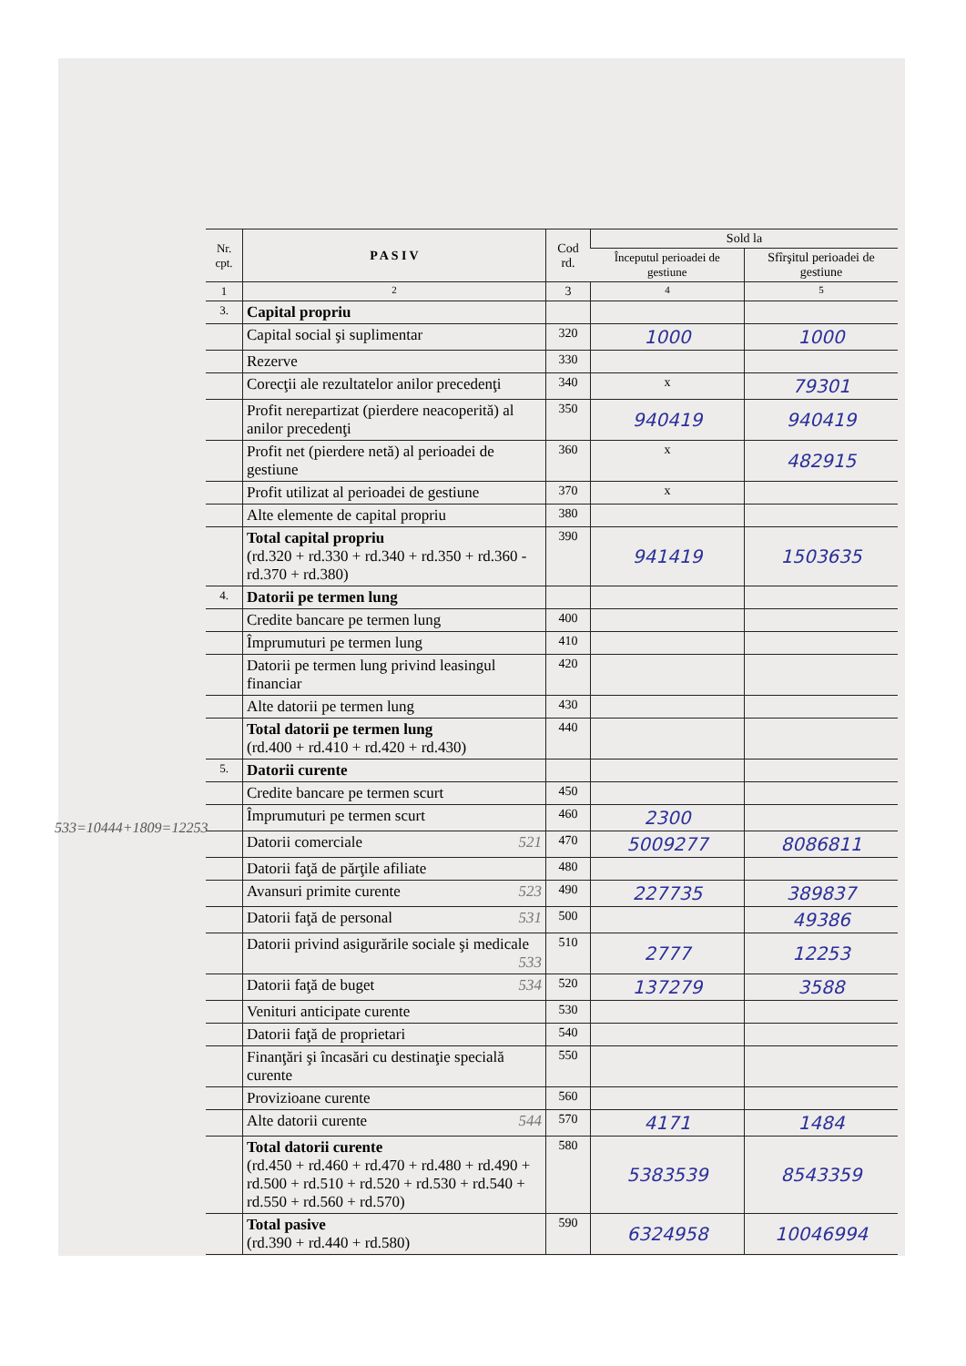| Nr. cpt. | P A S I V | Cod rd. | Sold la | |
| --- | --- | --- | --- | --- |
| | | | Începutul perioadei de gestiune | Sfîrşitul perioadei de gestiune |
| 1 | 2 | 3 | 4 | 5 |
| 3. | Capital propriu | | | |
| | Capital social şi suplimentar | 320 | 1000 | 1000 |
| | Rezerve | 330 | | |
| | Corecţii ale rezultatelor anilor precedenţi | 340 | x | 79301 |
| | Profit nerepartizat (pierdere neacoperită) al anilor precedenţi | 350 | 940419 | 940419 |
| | Profit net (pierdere netă) al perioadei de gestiune | 360 | x | 482915 |
| | Profit utilizat al perioadei de gestiune | 370 | x | |
| | Alte elemente de capital propriu | 380 | | |
| | Total capital propriu (rd.320 + rd.330 + rd.340 + rd.350 + rd.360 - rd.370 + rd.380) | 390 | 941419 | 1503635 |
| 4. | Datorii pe termen lung | | | |
| | Credite bancare pe termen lung | 400 | | |
| | Împrumuturi pe termen lung | 410 | | |
| | Datorii pe termen lung privind leasingul financiar | 420 | | |
| | Alte datorii pe termen lung | 430 | | |
| | Total datorii pe termen lung (rd.400 + rd.410 + rd.420 + rd.430) | 440 | | |
| 5. | Datorii curente | | | |
| | Credite bancare pe termen scurt | 450 | | |
| | Împrumuturi pe termen scurt | 460 | 2300 | |
| | Datorii comerciale 521 | 470 | 5009277 | 8086811 |
| | Datorii faţă de părţile afiliate | 480 | | |
| | Avansuri primite curente 523 | 490 | 227735 | 389837 |
| | Datorii faţă de personal 531 | 500 | | 49386 |
| | Datorii privind asigurările sociale şi medicale 533 | 510 | 2777 | 12253 |
| | Datorii faţă de buget 534 | 520 | 137279 | 3588 |
| | Venituri anticipate curente | 530 | | |
| | Datorii faţă de proprietari | 540 | | |
| | Finanţări şi încasări cu destinaţie specială curente | 550 | | |
| | Provizioane curente | 560 | | |
| | Alte datorii curente 544 | 570 | 4171 | 1484 |
| | Total datorii curente (rd.450 + rd.460 + rd.470 + rd.480 + rd.490 + rd.500 + rd.510 + rd.520 + rd.530 + rd.540 + rd.550 + rd.560 + rd.570) | 580 | 5383539 | 8543359 |
| | Total pasive (rd.390 + rd.440 + rd.580) | 590 | 6324958 | 10046994 |
533=10444+1809=12253